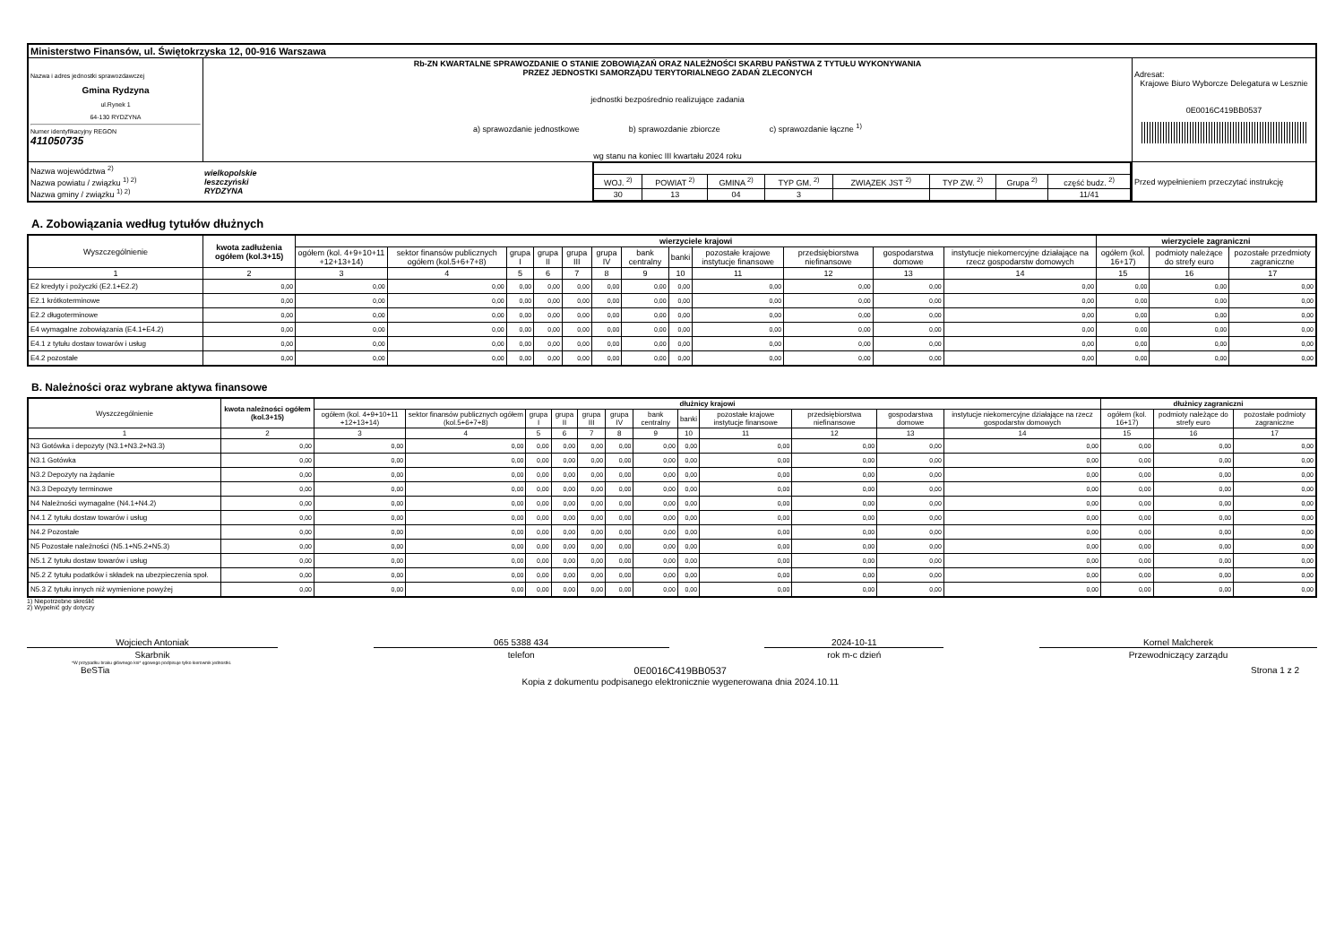| Ministerstwo Finansów, ul. Świętokrzyska 12, 00-916 Warszawa | | |
| Nazwa i adres jednostki sprawozdawczej Gmina Rydzyna ul.Rynek 1 64-130 RYDZYNA Numer identyfikacyjny REGON 411050735 | Rb-ZN KWARTALNE SPRAWOZDANIE O STANIE ZOBOWIĄZAŃ ORAZ NALEŻNOŚCI SKARBU PAŃSTWA Z TYTUŁU WYKONYWANIA PRZEZ JEDNOSTKI SAMORZĄDU TERYTORIALNEGO ZADAŃ ZLECONYCH jednostki bezpośrednio realizujące zadania a) sprawozdanie jednostkowe b) sprawozdanie zbiorcze c) sprawozdanie łączne <sup>1)</sup> wg stanu na koniec III kwartału 2024 roku | Adresat: Krajowe Biuro Wyborcze Delegatura w Lesznie 0E0016C419BB0537 |
| / Nazwa województwa <sup>2)</sup> Nazwa powiatu / związku <sup>1) 2)</sup> Nazwa gminy / związku <sup>1) 2)</sup> / wielkopolskie leszczyński RYDZYNA / / WOJ. <sup>2)</sup> / POWIAT <sup>2)</sup> / GMINA <sup>2)</sup> / TYP GM. <sup>2)</sup> / ZWIĄZEK JST <sup>2)</sup> / TYP ZW. <sup>2)</sup> / Grupa <sup>2)</sup> / część budz. <sup>2)</sup> / / 30 / 13 / 04 / 3 / / / / 11/41 / / | | Przed wypełnieniem przeczytać instrukcję |
A. Zobowiązania według tytułów dłużnych
| Wyszczególnienie | kwota zadłużenia ogółem (kol.3+15) | wierzyciele krajowi | | | | | | | | | | | | wierzyciele zagraniczni | | |
| --- | --- | --- | --- | --- | --- | --- | --- | --- | --- | --- | --- | --- | --- | --- | --- | --- |
| | | ogółem (kol. 4+9+10+11 +12+13+14) | sektor finansów publicznych ogółem (kol.5+6+7+8) | grupa I | grupa II | grupa III | grupa IV | bank centralny | banki | pozostałe krajowe instytucje finansowe | przedsiębiorstwa niefinansowe | gospodarstwa domowe | instytucje niekomercyjne działające na rzecz gospodarstw domowych | ogółem (kol. 16+17) | podmioty należące do strefy euro | pozostałe przedmioty zagraniczne |
| 1 | 2 | 3 | 4 | 5 | 6 | 7 | 8 | 9 | 10 | 11 | 12 | 13 | 14 | 15 | 16 | 17 |
| E2 kredyty i pożyczki (E2.1+E2.2) | 0,00 | 0,00 | 0,00 | 0,00 | 0,00 | 0,00 | 0,00 | 0,00 | 0,00 | 0,00 | 0,00 | 0,00 | 0,00 | 0,00 | 0,00 | 0,00 |
| E2.1 krótkoterminowe | 0,00 | 0,00 | 0,00 | 0,00 | 0,00 | 0,00 | 0,00 | 0,00 | 0,00 | 0,00 | 0,00 | 0,00 | 0,00 | 0,00 | 0,00 | 0,00 |
| E2.2 długoterminowe | 0,00 | 0,00 | 0,00 | 0,00 | 0,00 | 0,00 | 0,00 | 0,00 | 0,00 | 0,00 | 0,00 | 0,00 | 0,00 | 0,00 | 0,00 | 0,00 |
| E4 wymagalne zobowiązania (E4.1+E4.2) | 0,00 | 0,00 | 0,00 | 0,00 | 0,00 | 0,00 | 0,00 | 0,00 | 0,00 | 0,00 | 0,00 | 0,00 | 0,00 | 0,00 | 0,00 | 0,00 |
| E4.1 z tytułu dostaw towarów i usług | 0,00 | 0,00 | 0,00 | 0,00 | 0,00 | 0,00 | 0,00 | 0,00 | 0,00 | 0,00 | 0,00 | 0,00 | 0,00 | 0,00 | 0,00 | 0,00 |
| E4.2 pozostałe | 0,00 | 0,00 | 0,00 | 0,00 | 0,00 | 0,00 | 0,00 | 0,00 | 0,00 | 0,00 | 0,00 | 0,00 | 0,00 | 0,00 | 0,00 | 0,00 |
B. Należności oraz wybrane aktywa finansowe
| Wyszczególnienie | kwota należności ogółem (kol.3+15) | dłużnicy krajowi | | | | | | | | | | | | dłużnicy zagraniczni | | |
| --- | --- | --- | --- | --- | --- | --- | --- | --- | --- | --- | --- | --- | --- | --- | --- | --- |
| | | ogółem (kol. 4+9+10+11 +12+13+14) | sektor finansów publicznych ogółem (kol.5+6+7+8) | grupa I | grupa II | grupa III | grupa IV | bank centralny | banki | pozostałe krajowe instytucje finansowe | przedsiębiorstwa niefinansowe | gospodarstwa domowe | instytucje niekomercyjne działające na rzecz gospodarstw domowych | ogółem (kol. 16+17) | podmioty należące do strefy euro | pozostałe podmioty zagraniczne |
| 1 | 2 | 3 | 4 | 5 | 6 | 7 | 8 | 9 | 10 | 11 | 12 | 13 | 14 | 15 | 16 | 17 |
| N3 Gotówka i depozyty (N3.1+N3.2+N3.3) | 0,00 | 0,00 | 0,00 | 0,00 | 0,00 | 0,00 | 0,00 | 0,00 | 0,00 | 0,00 | 0,00 | 0,00 | 0,00 | 0,00 | 0,00 | 0,00 |
| N3.1 Gotówka | 0,00 | 0,00 | 0,00 | 0,00 | 0,00 | 0,00 | 0,00 | 0,00 | 0,00 | 0,00 | 0,00 | 0,00 | 0,00 | 0,00 | 0,00 | 0,00 |
| N3.2 Depozyty na żądanie | 0,00 | 0,00 | 0,00 | 0,00 | 0,00 | 0,00 | 0,00 | 0,00 | 0,00 | 0,00 | 0,00 | 0,00 | 0,00 | 0,00 | 0,00 | 0,00 |
| N3.3 Depozyty terminowe | 0,00 | 0,00 | 0,00 | 0,00 | 0,00 | 0,00 | 0,00 | 0,00 | 0,00 | 0,00 | 0,00 | 0,00 | 0,00 | 0,00 | 0,00 | 0,00 |
| N4 Należności wymagalne (N4.1+N4.2) | 0,00 | 0,00 | 0,00 | 0,00 | 0,00 | 0,00 | 0,00 | 0,00 | 0,00 | 0,00 | 0,00 | 0,00 | 0,00 | 0,00 | 0,00 | 0,00 |
| N4.1 Z tytułu dostaw towarów i usług | 0,00 | 0,00 | 0,00 | 0,00 | 0,00 | 0,00 | 0,00 | 0,00 | 0,00 | 0,00 | 0,00 | 0,00 | 0,00 | 0,00 | 0,00 | 0,00 |
| N4.2 Pozostałe | 0,00 | 0,00 | 0,00 | 0,00 | 0,00 | 0,00 | 0,00 | 0,00 | 0,00 | 0,00 | 0,00 | 0,00 | 0,00 | 0,00 | 0,00 | 0,00 |
| N5 Pozostałe należności (N5.1+N5.2+N5.3) | 0,00 | 0,00 | 0,00 | 0,00 | 0,00 | 0,00 | 0,00 | 0,00 | 0,00 | 0,00 | 0,00 | 0,00 | 0,00 | 0,00 | 0,00 | 0,00 |
| N5.1 Z tytułu dostaw towarów i usług | 0,00 | 0,00 | 0,00 | 0,00 | 0,00 | 0,00 | 0,00 | 0,00 | 0,00 | 0,00 | 0,00 | 0,00 | 0,00 | 0,00 | 0,00 | 0,00 |
| N5.2 Z tytułu podatków i składek na ubezpieczenia społ. | 0,00 | 0,00 | 0,00 | 0,00 | 0,00 | 0,00 | 0,00 | 0,00 | 0,00 | 0,00 | 0,00 | 0,00 | 0,00 | 0,00 | 0,00 | 0,00 |
| N5.3 Z tytułu innych niż wymienione powyżej | 0,00 | 0,00 | 0,00 | 0,00 | 0,00 | 0,00 | 0,00 | 0,00 | 0,00 | 0,00 | 0,00 | 0,00 | 0,00 | 0,00 | 0,00 | 0,00 |
1) Niepotrzebne skreślić
2) Wypełnić gdy dotyczy
Wojciech Antoniak
Skarbnik
065 5388 434
telefon
2024-10-11
rok m-c dzień
Kornel Malcherek
Przewodniczący zarządu
*W przypadku braku głównego ksi* ęgowego podpisuje tylko kierownik jednostki.
BeSTia 0E0016C419BB0537
Kopia z dokumentu podpisanego elektronicznie wygenerowana dnia 2024.10.11 Strona 1 z 2